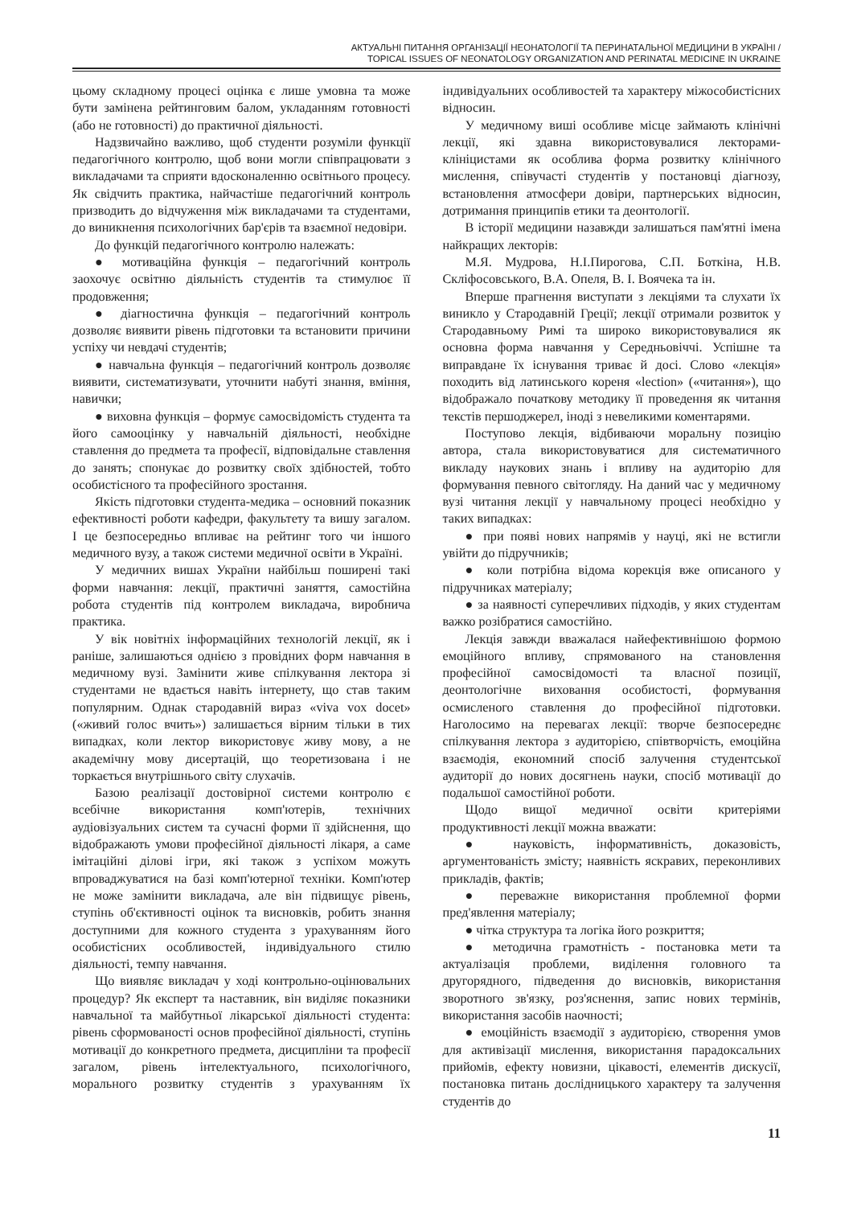АКТУАЛЬНІ ПИТАННЯ ОРГАНІЗАЦІЇ НЕОНАТОЛОГІЇ ТА ПЕРИНАТАЛЬНОЇ МЕДИЦИНИ В УКРАЇНІ /
TOPICAL ISSUES OF NEONATOLOGY ORGANIZATION AND PERINATAL MEDICINE IN UKRAINE
цьому складному процесі оцінка є лише умовна та може бути замінена рейтинговим балом, укладанням готовності (або не готовності) до практичної діяльності.
Надзвичайно важливо, щоб студенти розуміли функції педагогічного контролю, щоб вони могли співпрацювати з викладачами та сприяти вдосконаленню освітнього процесу. Як свідчить практика, найчастіше педагогічний контроль призводить до відчуження між викладачами та студентами, до виникнення психологічних бар'єрів та взаємної недовіри.
До функцій педагогічного контролю належать:
● мотиваційна функція – педагогічний контроль заохочує освітню діяльність студентів та стимулює її продовження;
● діагностична функція – педагогічний контроль дозволяє виявити рівень підготовки та встановити причини успіху чи невдачі студентів;
● навчальна функція – педагогічний контроль дозволяє виявити, систематизувати, уточнити набуті знання, вміння, навички;
● виховна функція – формує самосвідомість студента та його самооцінку у навчальній діяльності, необхідне ставлення до предмета та професії, відповідальне ставлення до занять; спонукає до розвитку своїх здібностей, тобто особистісного та професійного зростання.
Якість підготовки студента-медика – основний показник ефективності роботи кафедри, факультету та вишу загалом. І це безпосередньо впливає на рейтинг того чи іншого медичного вузу, а також системи медичної освіти в Україні.
У медичних вишах України найбільш поширені такі форми навчання: лекції, практичні заняття, самостійна робота студентів під контролем викладача, виробнича практика.
У вік новітніх інформаційних технологій лекції, як і раніше, залишаються однією з провідних форм навчання в медичному вузі. Замінити живе спілкування лектора зі студентами не вдається навіть інтернету, що став таким популярним. Однак стародавній вираз «viva vox docet» («живий голос вчить») залишається вірним тільки в тих випадках, коли лектор використовує живу мову, а не академічну мову дисертацій, що теоретизована і не торкається внутрішнього світу слухачів.
Базою реалізації достовірної системи контролю є всебічне використання комп'ютерів, технічних аудіовізуальних систем та сучасні форми її здійснення, що відображають умови професійної діяльності лікаря, а саме імітаційні ділові ігри, які також з успіхом можуть впроваджуватися на базі комп'ютерної техніки. Комп'ютер не може замінити викладача, але він підвищує рівень, ступінь об'єктивності оцінок та висновків, робить знання доступними для кожного студента з урахуванням його особистісних особливостей, індивідуального стилю діяльності, темпу навчання.
Що виявляє викладач у ході контрольно-оцінювальних процедур? Як експерт та наставник, він виділяє показники навчальної та майбутньої лікарської діяльності студента: рівень сформованості основ професійної діяльності, ступінь мотивації до конкретного предмета, дисципліни та професії загалом, рівень інтелектуального, психологічного, морального розвитку студентів з урахуванням їх індивідуальних особливостей та характеру міжособистісних відносин.
У медичному виші особливе місце займають клінічні лекції, які здавна використовувалися лекторами-клініцистами як особлива форма розвитку клінічного мислення, співучасті студентів у постановці діагнозу, встановлення атмосфери довіри, партнерських відносин, дотримання принципів етики та деонтології.
В історії медицини назавжди залишаться пам'ятні імена найкращих лекторів:
М.Я. Мудрова, Н.І.Пирогова, С.П. Боткіна, Н.В. Скліфосовського, В.А. Опеля, В. І. Воячека та ін.
Вперше прагнення виступати з лекціями та слухати їх виникло у Стародавній Греції; лекції отримали розвиток у Стародавньому Римі та широко використовувалися як основна форма навчання у Середньовіччі. Успішне та виправдане їх існування триває й досі. Слово «лекція» походить від латинського кореня «lection» («читання»), що відображало початкову методику її проведення як читання текстів першоджерел, іноді з невеликими коментарями.
Поступово лекція, відбиваючи моральну позицію автора, стала використовуватися для систематичного викладу наукових знань і впливу на аудиторію для формування певного світогляду. На даний час у медичному вузі читання лекції у навчальному процесі необхідно у таких випадках:
● при появі нових напрямів у науці, які не встигли увійти до підручників;
● коли потрібна відома корекція вже описаного у підручниках матеріалу;
● за наявності суперечливих підходів, у яких студентам важко розібратися самостійно.
Лекція завжди вважалася найефективнішою формою емоційного впливу, спрямованого на становлення професійної самосвідомості та власної позиції, деонтологічне виховання особистості, формування осмисленого ставлення до професійної підготовки. Наголосимо на перевагах лекції: творче безпосереднє спілкування лектора з аудиторією, співтворчість, емоційна взаємодія, економний спосіб залучення студентської аудиторії до нових досягнень науки, спосіб мотивації до подальшої самостійної роботи.
Щодо вищої медичної освіти критеріями продуктивності лекції можна вважати:
● науковість, інформативність, доказовість, аргументованість змісту; наявність яскравих, переконливих прикладів, фактів;
● переважне використання проблемної форми пред'явлення матеріалу;
● чітка структура та логіка його розкриття;
● методична грамотність - постановка мети та актуалізація проблеми, виділення головного та другорядного, підведення до висновків, використання зворотного зв'язку, роз'яснення, запис нових термінів, використання засобів наочності;
● емоційність взаємодії з аудиторією, створення умов для активізації мислення, використання парадоксальних прийомів, ефекту новизни, цікавості, елементів дискусії, постановка питань дослідницького характеру та залучення студентів до
11